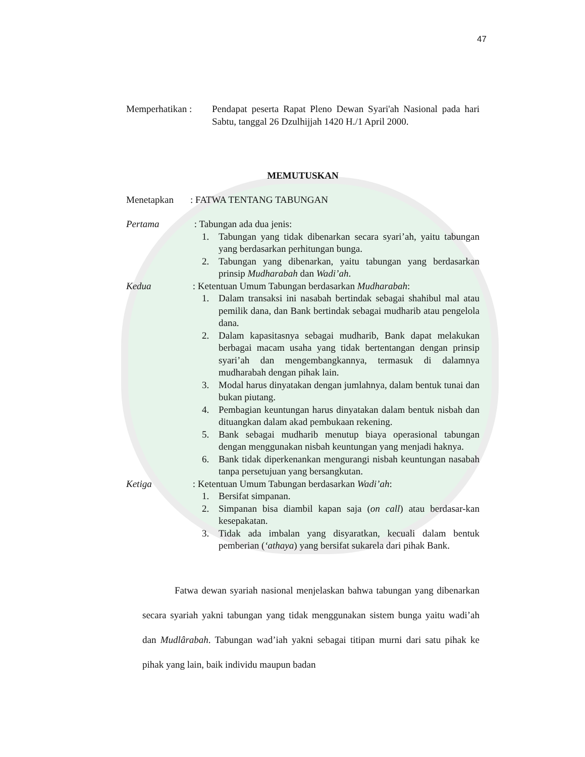47
Memperhatikan :
Pendapat peserta Rapat Pleno Dewan Syari'ah Nasional pada hari Sabtu, tanggal 26 Dzulhijjah 1420 H./1 April 2000.
MEMUTUSKAN
Menetapkan : FATWA TENTANG TABUNGAN
Pertama : Tabungan ada dua jenis:
1. Tabungan yang tidak dibenarkan secara syari’ah, yaitu tabungan yang berdasarkan perhitungan bunga.
2. Tabungan yang dibenarkan, yaitu tabungan yang berdasarkan prinsip Mudharabah dan Wadi’ah.
Kedua : Ketentuan Umum Tabungan berdasarkan Mudharabah:
1. Dalam transaksi ini nasabah bertindak sebagai shahibul mal atau pemilik dana, dan Bank bertindak sebagai mudharib atau pengelola dana.
2. Dalam kapasitasnya sebagai mudharib, Bank dapat melakukan berbagai macam usaha yang tidak bertentangan dengan prinsip syari’ah dan mengembangkannya, termasuk di dalamnya mudharabah dengan pihak lain.
3. Modal harus dinyatakan dengan jumlahnya, dalam bentuk tunai dan bukan piutang.
4. Pembagian keuntungan harus dinyatakan dalam bentuk nisbah dan dituangkan dalam akad pembukaan rekening.
5. Bank sebagai mudharib menutup biaya operasional tabungan dengan menggunakan nisbah keuntungan yang menjadi haknya.
6. Bank tidak diperkenankan mengurangi nisbah keuntungan nasabah tanpa persetujuan yang bersangkutan.
Ketiga : Ketentuan Umum Tabungan berdasarkan Wadi’ah:
1. Bersifat simpanan.
2. Simpanan bisa diambil kapan saja (on call) atau berdasar-kan kesepakatan.
3. Tidak ada imbalan yang disyaratkan, kecuali dalam bentuk pemberian (‘athaya) yang bersifat sukarela dari pihak Bank.
Fatwa dewan syariah nasional menjelaskan bahwa tabungan yang dibenarkan secara syariah yakni tabungan yang tidak menggunakan sistem bunga yaitu wadi’ah dan Mudlârabah. Tabungan wad’iah yakni sebagai titipan murni dari satu pihak ke pihak yang lain, baik individu maupun badan